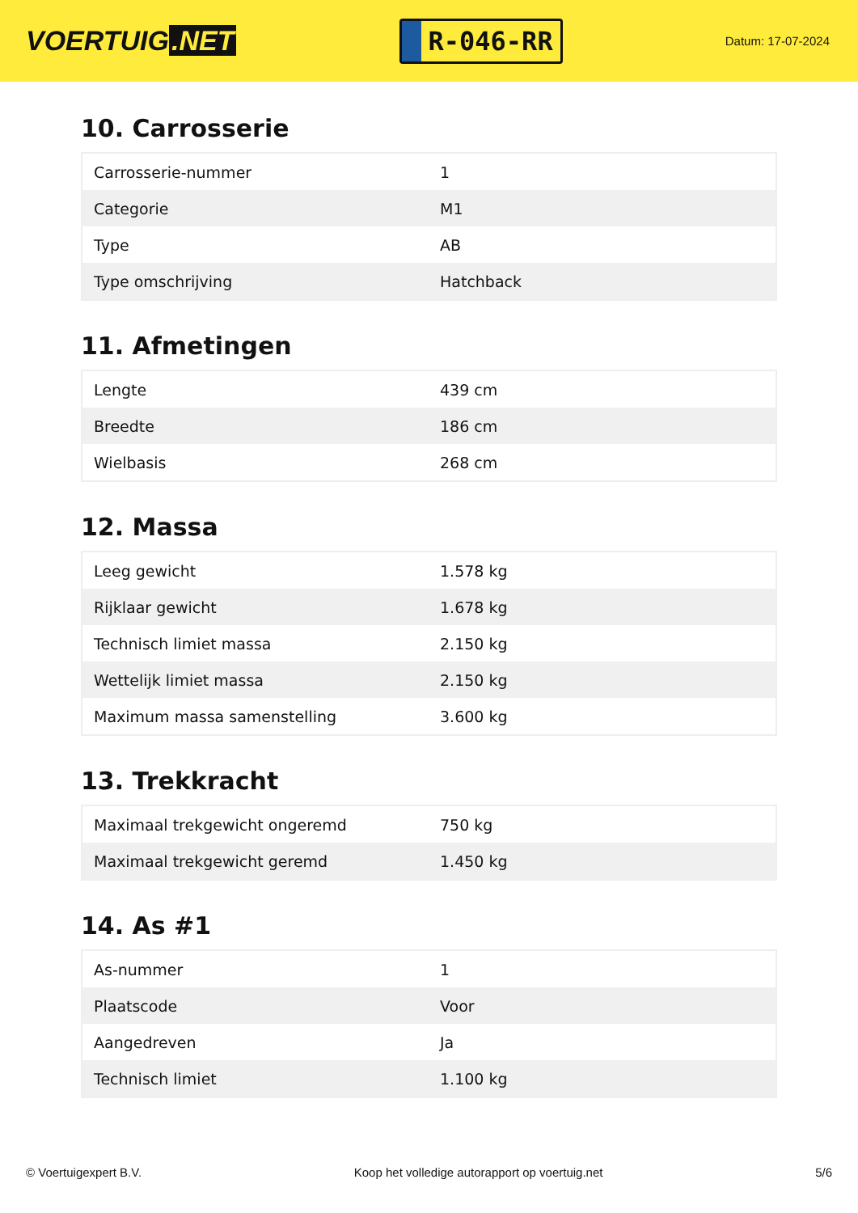VOERTUIG.NET
R-046-RR
Datum: 17-07-2024
10. Carrosserie
| Carrosserie-nummer | 1 |
| Categorie | M1 |
| Type | AB |
| Type omschrijving | Hatchback |
11. Afmetingen
| Lengte | 439 cm |
| Breedte | 186 cm |
| Wielbasis | 268 cm |
12. Massa
| Leeg gewicht | 1.578 kg |
| Rijklaar gewicht | 1.678 kg |
| Technisch limiet massa | 2.150 kg |
| Wettelijk limiet massa | 2.150 kg |
| Maximum massa samenstelling | 3.600 kg |
13. Trekkracht
| Maximaal trekgewicht ongeremd | 750 kg |
| Maximaal trekgewicht geremd | 1.450 kg |
14. As #1
| As-nummer | 1 |
| Plaatscode | Voor |
| Aangedreven | Ja |
| Technisch limiet | 1.100 kg |
© Voertuigexpert B.V. Koop het volledige autorapport op voertuig.net 5/6